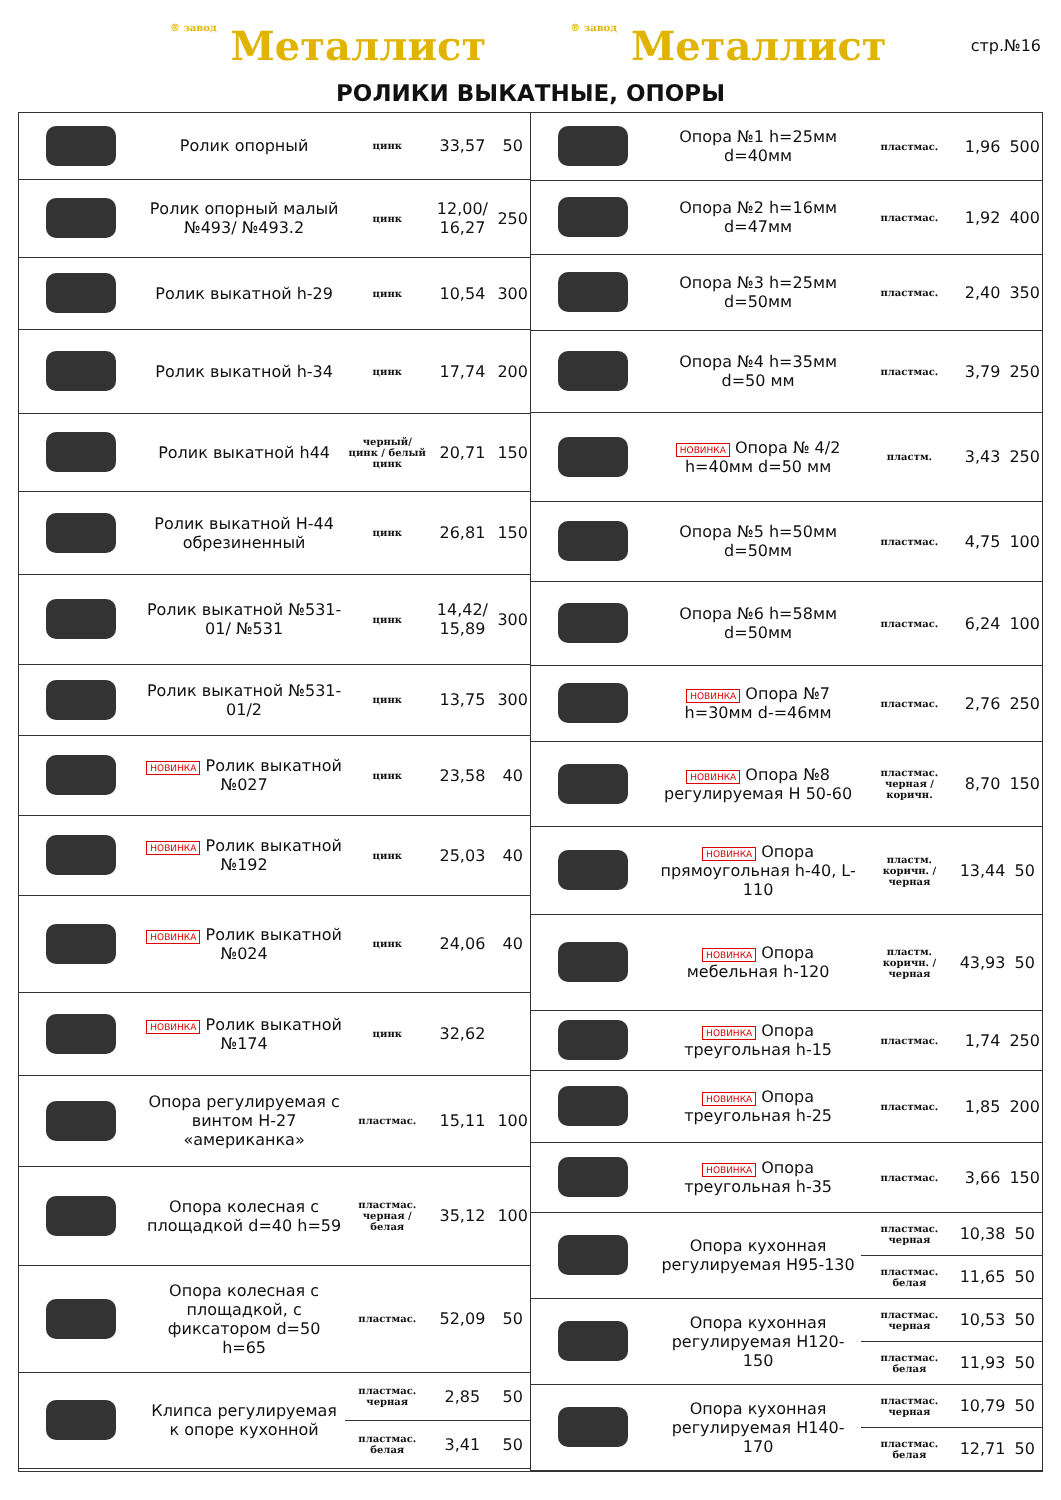® завод Металлист ® завод Металлист стр.№16
РОЛИКИ ВЫКАТНЫЕ, ОПОРЫ
| | Ролик опорный | цинк | 33,57 | 50 |
| | Ролик опорный малый №493/ №493.2 | цинк | 12,00/ 16,27 | 250 |
| | Ролик выкатной h-29 | цинк | 10,54 | 300 |
| | Ролик выкатной h-34 | цинк | 17,74 | 200 |
| | Ролик выкатной h44 | черный/ цинк / белый цинк | 20,71 | 150 |
| | Ролик выкатной Н-44 обрезиненный | цинк | 26,81 | 150 |
| | Ролик выкатной №531-01/ №531 | цинк | 14,42/ 15,89 | 300 |
| | Ролик выкатной №531-01/2 | цинк | 13,75 | 300 |
| | НОВИНКА Ролик выкатной №027 | цинк | 23,58 | 40 |
| | НОВИНКА Ролик выкатной №192 | цинк | 25,03 | 40 |
| | НОВИНКА Ролик выкатной №024 | цинк | 24,06 | 40 |
| | НОВИНКА Ролик выкатной №174 | цинк | 32,62 | |
| | Опора регулируемая с винтом Н-27 «американка» | пластмас. | 15,11 | 100 |
| | Опора колесная с площадкой d=40 h=59 | пластмас. черная / белая | 35,12 | 100 |
| | Опора колесная с площадкой, с фиксатором d=50 h=65 | пластмас. | 52,09 | 50 |
| | Клипса регулируемая к опоре кухонной | пластмас. черная | 2,85 | 50 |
| | | пластмас. белая | 3,41 | 50 |
| | Опора №1 h=25мм d=40мм | пластмас. | 1,96 | 500 |
| | Опора №2 h=16мм d=47мм | пластмас. | 1,92 | 400 |
| | Опора №3 h=25мм d=50мм | пластмас. | 2,40 | 350 |
| | Опора №4 h=35мм d=50 мм | пластмас. | 3,79 | 250 |
| | НОВИНКА Опора № 4/2 h=40мм d=50 мм | пластм. | 3,43 | 250 |
| | Опора №5 h=50мм d=50мм | пластмас. | 4,75 | 100 |
| | Опора №6 h=58мм d=50мм | пластмас. | 6,24 | 100 |
| | НОВИНКА Опора №7 h=30мм d-=46мм | пластмас. | 2,76 | 250 |
| | НОВИНКА Опора №8 регулируемая Н 50-60 | пластмас. черная / коричн. | 8,70 | 150 |
| | НОВИНКА Опора прямоугольная h-40, L-110 | пластм. коричн. / черная | 13,44 | 50 |
| | НОВИНКА Опора мебельная h-120 | пластм. коричн. / черная | 43,93 | 50 |
| | НОВИНКА Опора треугольная h-15 | пластмас. | 1,74 | 250 |
| | НОВИНКА Опора треугольная h-25 | пластмас. | 1,85 | 200 |
| | НОВИНКА Опора треугольная h-35 | пластмас. | 3,66 | 150 |
| | Опора кухонная регулируемая Н95-130 | пластмас. черная | 10,38 | 50 |
| | | пластмас. белая | 11,65 | 50 |
| | Опора кухонная регулируемая Н120-150 | пластмас. черная | 10,53 | 50 |
| | | пластмас. белая | 11,93 | 50 |
| | Опора кухонная регулируемая Н140-170 | пластмас. черная | 10,79 | 50 |
| | | пластмас. белая | 12,71 | 50 |